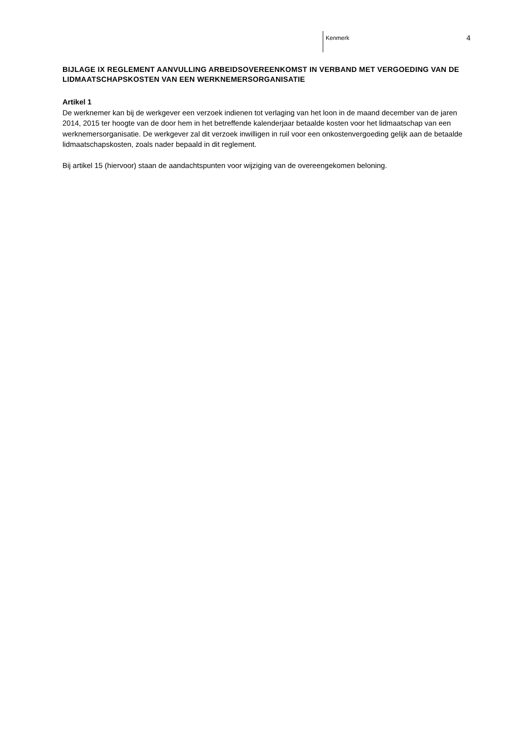Kenmerk 4
BIJLAGE IX REGLEMENT AANVULLING ARBEIDSOVEREENKOMST IN VERBAND MET VERGOEDING VAN DE LIDMAATSCHAPSKOSTEN VAN EEN WERKNEMERSORGANISATIE
Artikel 1
De werknemer kan bij de werkgever een verzoek indienen tot verlaging van het loon in de maand december van de jaren 2014, 2015 ter hoogte van de door hem in het betreffende kalenderjaar betaalde kosten voor het lidmaatschap van een werknemersorganisatie. De werkgever zal dit verzoek inwilligen in ruil voor een onkostenvergoeding gelijk aan de betaalde lidmaatschapskosten, zoals nader bepaald in dit reglement.
Bij artikel 15 (hiervoor) staan de aandachtspunten voor wijziging van de overeengekomen beloning.